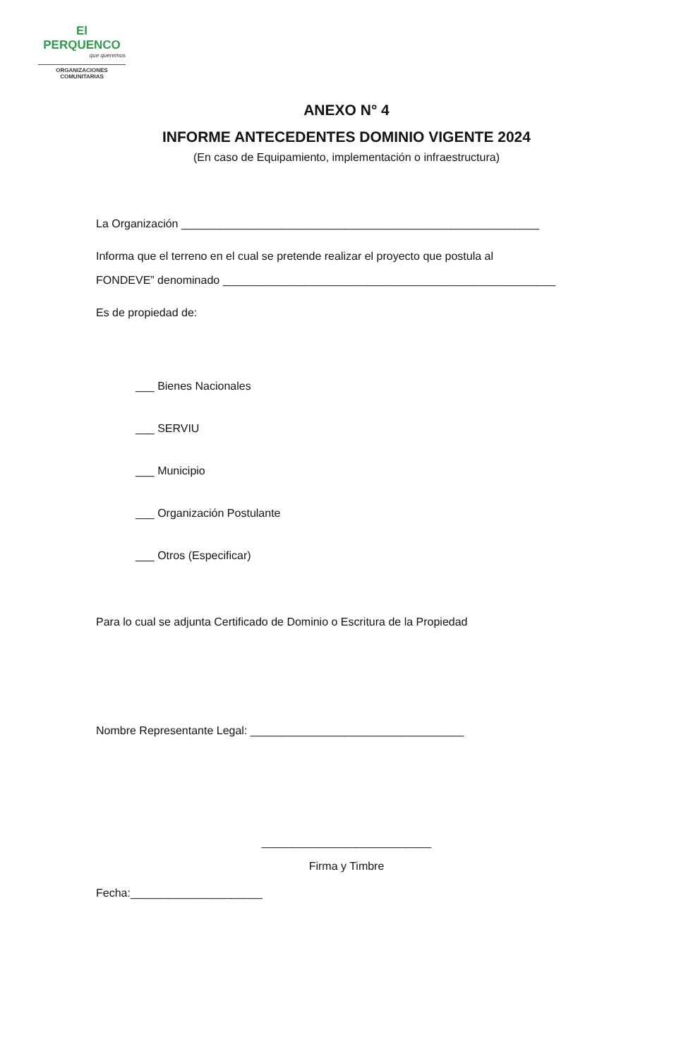El PERQUENCO
que queremos
ORGANIZACIONES
COMUNITARIAS
ANEXO N° 4
INFORME ANTECEDENTES DOMINIO VIGENTE 2024
(En caso de Equipamiento, implementación o infraestructura)
La Organización _________________________________________________________
Informa que el terreno en el cual se pretende realizar el proyecto que postula al
FONDEVE” denominado _____________________________________________________
Es de propiedad de:
___ Bienes Nacionales
___ SERVIU
___ Municipio
___ Organización Postulante
___ Otros (Especificar)
Para lo cual se adjunta Certificado de Dominio o Escritura de la Propiedad
Nombre Representante Legal: __________________________________
___________________________
Firma y Timbre
Fecha:_____________________